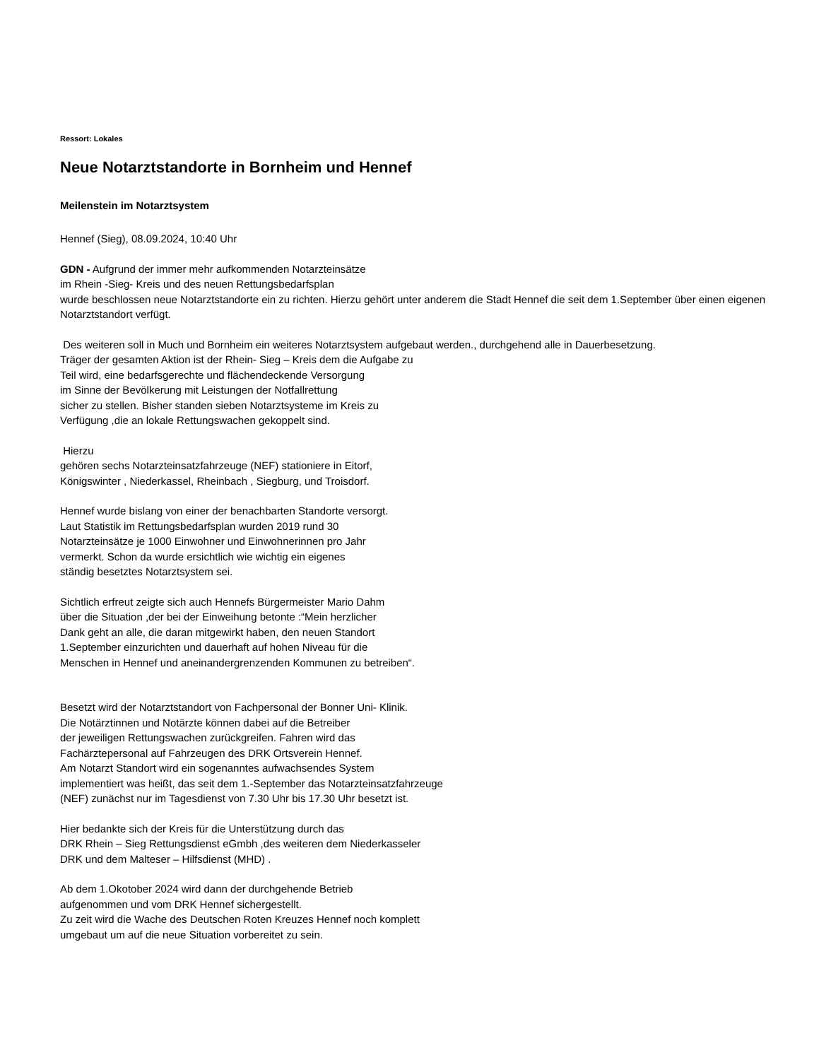Ressort: Lokales
Neue Notarztstandorte in Bornheim und Hennef
Meilenstein im Notarztsystem
Hennef (Sieg), 08.09.2024, 10:40 Uhr
GDN - Aufgrund der immer mehr aufkommenden Notarzteinsätze
im Rhein -Sieg- Kreis und des neuen Rettungsbedarfsplan
wurde beschlossen neue Notarztstandorte ein zu richten. Hierzu gehört unter anderem die Stadt Hennef die seit dem 1.September über einen eigenen
Notarztstandort verfügt.
Des weiteren soll in Much und Bornheim ein weiteres Notarztsystem aufgebaut werden., durchgehend alle in Dauerbesetzung.
Träger der gesamten Aktion ist der Rhein- Sieg – Kreis dem die Aufgabe zu
Teil wird, eine bedarfsgerechte und flächendeckende Versorgung
im Sinne der Bevölkerung mit Leistungen der Notfallrettung
sicher zu stellen. Bisher standen sieben Notarztsysteme im Kreis zu
Verfügung ,die an lokale Rettungswachen gekoppelt sind.
Hierzu
gehören sechs Notarzteinsatzfahrzeuge (NEF) stationiere in Eitorf,
Königswinter , Niederkassel, Rheinbach , Siegburg, und Troisdorf.
Hennef wurde bislang von einer der benachbarten Standorte versorgt.
Laut Statistik im Rettungsbedarfsplan wurden 2019 rund 30
Notarzteinsätze je 1000 Einwohner und Einwohnerinnen pro Jahr
vermerkt. Schon da wurde ersichtlich wie wichtig ein eigenes
ständig besetztes Notarztsystem sei.
Sichtlich erfreut zeigte sich auch Hennefs Bürgermeister Mario Dahm
über die Situation ,der bei der Einweihung betonte :“Mein herzlicher
Dank geht an alle, die daran mitgewirkt haben, den neuen Standort
1.September einzurichten und dauerhaft auf hohen Niveau für die
Menschen in Hennef und aneinandergrenzenden Kommunen zu betreiben“.
Besetzt wird der Notarztstandort von Fachpersonal der Bonner Uni- Klinik.
Die Notärztinnen und Notärzte können dabei auf die Betreiber
der jeweiligen Rettungswachen zurückgreifen. Fahren wird das
Fachärztepersonal auf Fahrzeugen des DRK Ortsverein Hennef.
Am Notarzt Standort wird ein sogenanntes aufwachsendes System
implementiert was heißt, das seit dem 1.-September das Notarzteinsatzfahrzeuge
(NEF) zunächst nur im Tagesdienst von 7.30 Uhr bis 17.30 Uhr besetzt ist.
Hier bedankte sich der Kreis für die Unterstützung durch das
DRK Rhein – Sieg Rettungsdienst eGmbh ,des weiteren dem Niederkasseler
DRK und dem Malteser – Hilfsdienst (MHD) .
Ab dem 1.Okotober 2024 wird dann der durchgehende Betrieb
aufgenommen und vom DRK Hennef sichergestellt.
Zu zeit wird die Wache des Deutschen Roten Kreuzes Hennef noch komplett
umgebaut um auf die neue Situation vorbereitet zu sein.